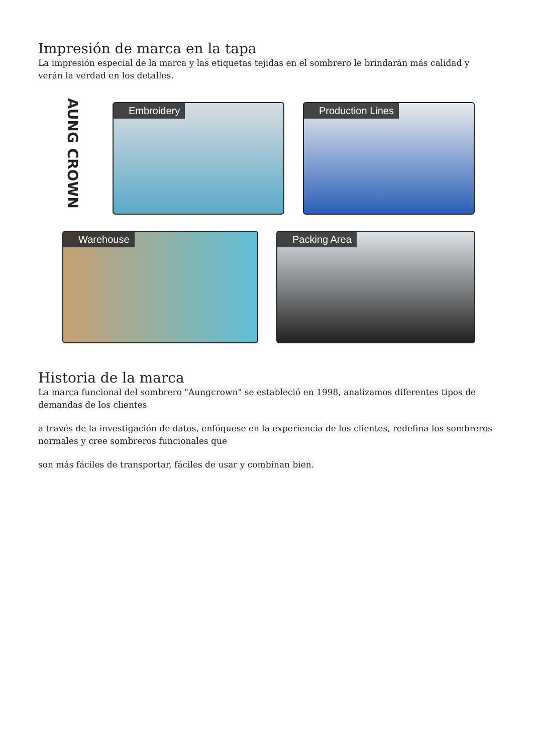Impresión de marca en la tapa
La impresión especial de la marca y las etiquetas tejidas en el sombrero le brindarán más calidad y verán la verdad en los detalles.
AUNG CROWN
Embroidery Production Lines
Warehouse Packing Area
Historia de la marca
La marca funcional del sombrero "Aungcrown" se estableció en 1998, analizamos diferentes tipos de demandas de los clientes
a través de la investigación de datos, enfóquese en la experiencia de los clientes, redefina los sombreros normales y cree sombreros funcionales que
son más fáciles de transportar, fáciles de usar y combinan bien.